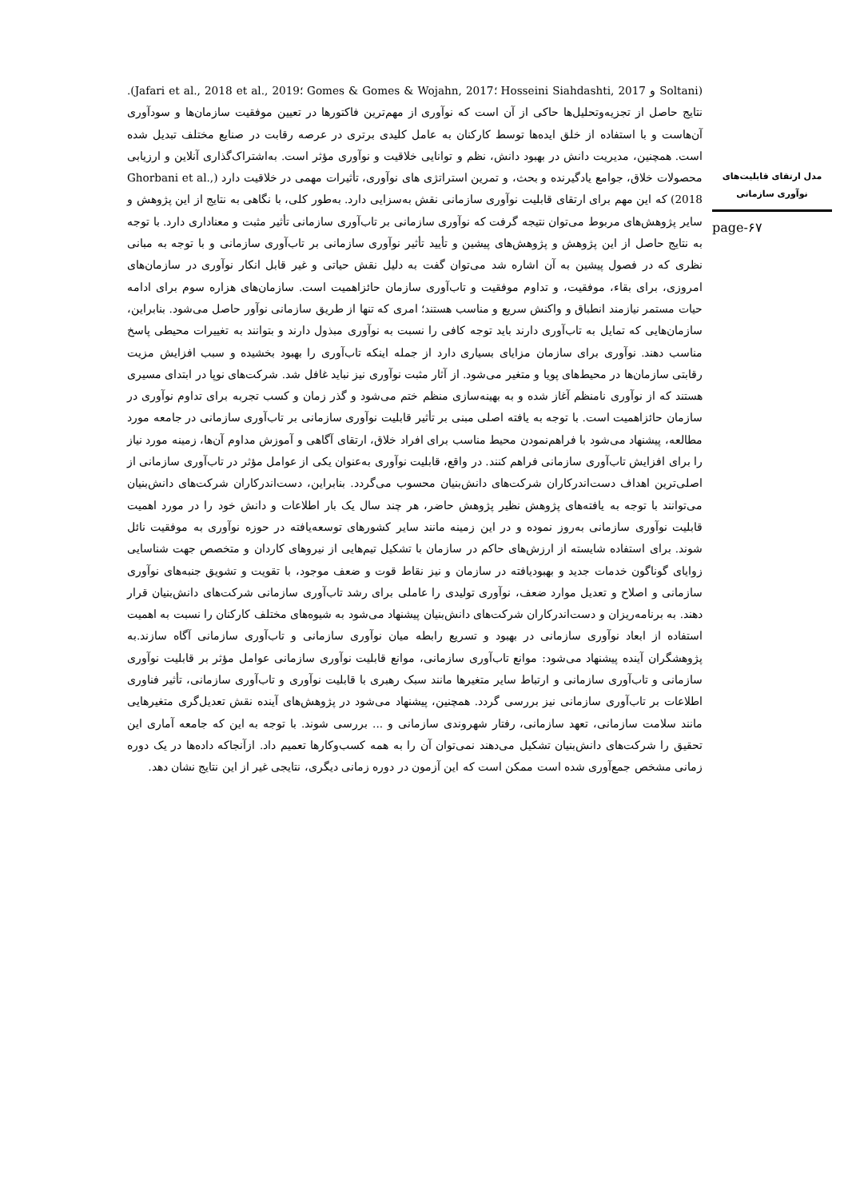مدل ارتقای قابلیت‌های نوآوری سازمانی
page-۶۷
(Soltani و Hosseini Siahdashti, 2017 ؛Gomes & Gomes & Wojahn, 2017 ؛Jafari et al., 2018 et al., 2019). نتایج حاصل از تجزیه‌وتحلیل‌ها حاکی از آن است که نوآوری از مهم‌ترین فاکتورها در تعیین موفقیت سازمان‌ها و سودآوری آن‌هاست و با استفاده از خلق ایده‌ها توسط کارکنان به عامل کلیدی برتری در عرصه رقابت در صنایع مختلف تبدیل شده است. همچنین، مدیریت دانش در بهبود دانش، نظم و توانایی خلاقیت و نوآوری مؤثر است. به‌اشتراک‌گذاری آنلاین و ارزیابی محصولات خلاق، جوامع یادگیرنده و بحث، و تمرین استراتژی های نوآوری، تأثیرات مهمی در خلاقیت دارد (Ghorbani et al., 2018) که این مهم برای ارتقای قابلیت نوآوری سازمانی نقش به‌سزایی دارد. به‌طور کلی، با نگاهی به نتایج از این پژوهش و سایر پژوهش‌های مربوط می‌توان نتیجه گرفت که نوآوری سازمانی بر تاب‌آوری سازمانی تأثیر مثبت و معناداری دارد. با توجه به نتایج حاصل از این پژوهش و پژوهش‌های پیشین و تأیید تأثیر نوآوری سازمانی بر تاب‌آوری سازمانی و با توجه به مبانی نظری که در فصول پیشین به آن اشاره شد می‌توان گفت به دلیل نقش حیاتی و غیر قابل انکار نوآوری در سازمان‌های امروزی، برای بقاء، موفقیت، و تداوم موفقیت و تاب‌آوری سازمان حائزاهمیت است. سازمان‌های هزاره سوم برای ادامه حیات مستمر نیازمند انطباق و واکنش سریع و مناسب هستند؛ امری که تنها از طریق سازمانی نوآور حاصل می‌شود. بنابراین، سازمان‌هایی که تمایل به تاب‌آوری دارند باید توجه کافی را نسبت به نوآوری مبذول دارند و بتوانند به تغییرات محیطی پاسخ مناسب دهند. نوآوری برای سازمان مزایای بسیاری دارد از جمله اینکه تاب‌آوری را بهبود بخشیده و سبب افزایش مزیت رقابتی سازمان‌ها در محیط‌های پویا و متغیر می‌شود. از آثار مثبت نوآوری نیز نباید غافل شد. شرکت‌های نوپا در ابتدای مسیری هستند که از نوآوری نامنظم آغاز شده و به بهینه‌سازی منظم ختم می‌شود و گذر زمان و کسب تجربه برای تداوم نوآوری در سازمان حائزاهمیت است. با توجه به یافته اصلی مبنی بر تأثیر قابلیت نوآوری سازمانی بر تاب‌آوری سازمانی در جامعه مورد مطالعه، پیشنهاد می‌شود با فراهم‌نمودن محیط مناسب برای افراد خلاق، ارتقای آگاهی و آموزش مداوم آن‌ها، زمینه مورد نیاز را برای افزایش تاب‌آوری سازمانی فراهم کنند. در واقع، قابلیت نوآوری به‌عنوان یکی از عوامل مؤثر در تاب‌آوری سازمانی از اصلی‌ترین اهداف دست‌اندرکاران شرکت‌های دانش‌بنیان محسوب می‌گردد. بنابراین، دست‌اندرکاران شرکت‌های دانش‌بنیان می‌توانند با توجه به یافته‌های پژوهش نظیر پژوهش حاضر، هر چند سال یک بار اطلاعات و دانش خود را در مورد اهمیت قابلیت نوآوری سازمانی به‌روز نموده و در این زمینه مانند سایر کشورهای توسعه‌یافته در حوزه نوآوری به موفقیت نائل شوند. برای استفاده شایسته از ارزش‌های حاکم در سازمان با تشکیل تیم‌هایی از نیروهای کاردان و متخصص جهت شناسایی زوایای گوناگون خدمات جدید و بهبودیافته در سازمان و نیز نقاط قوت و ضعف موجود، با تقویت و تشویق جنبه‌های نوآوری سازمانی و اصلاح و تعدیل موارد ضعف، نوآوری تولیدی را عاملی برای رشد تاب‌آوری سازمانی شرکت‌های دانش‌بنیان قرار دهند. به برنامه‌ریزان و دست‌اندرکاران شرکت‌های دانش‌بنیان پیشنهاد می‌شود به شیوه‌های مختلف کارکنان را نسبت به اهمیت استفاده از ابعاد نوآوری سازمانی در بهبود و تسریع رابطه میان نوآوری سازمانی و تاب‌آوری سازمانی آگاه سازند.به پژوهشگران آینده پیشنهاد می‌شود: موانع تاب‌آوری سازمانی، موانع قابلیت نوآوری سازمانی عوامل مؤثر بر قابلیت نوآوری سازمانی و تاب‌آوری سازمانی و ارتباط سایر متغیرها مانند سبک رهبری با قابلیت نوآوری و تاب‌آوری سازمانی، تأثیر فناوری اطلاعات بر تاب‌آوری سازمانی نیز بررسی گردد. همچنین، پیشنهاد می‌شود در پژوهش‌های آینده نقش تعدیل‌گری متغیرهایی مانند سلامت سازمانی، تعهد سازمانی، رفتار شهروندی سازمانی و ... بررسی شوند. با توجه به این که جامعه آماری این تحقیق را شرکت‌های دانش‌بنیان تشکیل می‌دهند نمی‌توان آن را به همه کسب‌وکارها تعمیم داد. ازآنجاکه داده‌ها در یک دوره زمانی مشخص جمع‌آوری شده است ممکن است که این آزمون در دوره زمانی دیگری، نتایجی غیر از این نتایج نشان دهد.